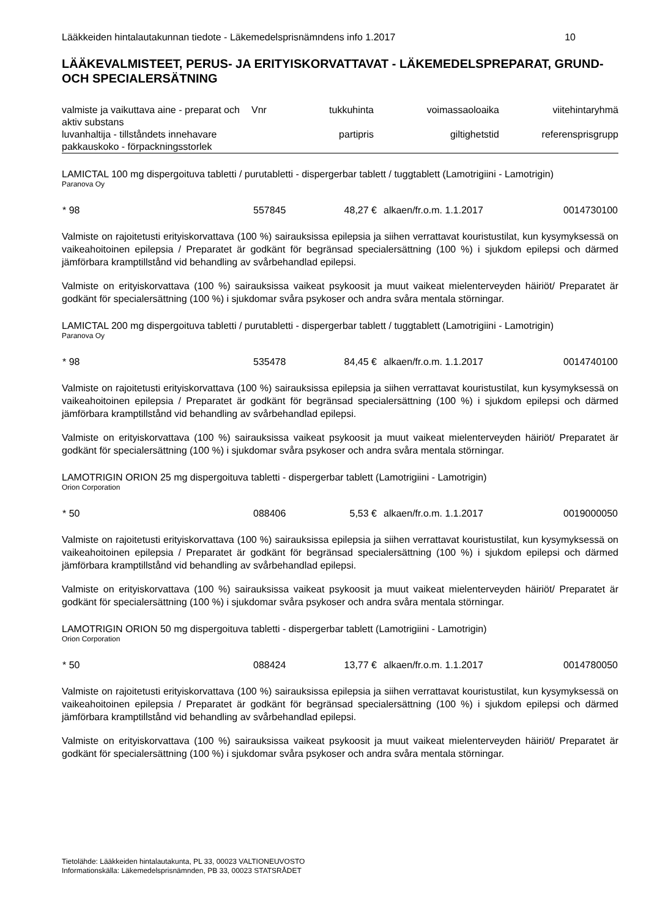Lääkkeiden hintalautakunnan tiedote - Läkemedelsprisnämndens info 1.2017 10
LÄÄKEVALMISTEET, PERUS- JA ERITYISKORVATTAVAT - LÄKEMEDELSPREPARAT, GRUND- OCH SPECIALERSÄTNING
| valmiste ja vaikuttava aine - preparat och aktiv substans | Vnr | tukkuhinta | voimassaoloaika | viitehintaryhmä |
| luvanhaltija - tillståndets innehavare | | partipris | giltighetstid | referensprisgrupp |
| pakkauskoko - förpackningsstorlek | | | | |
LAMICTAL 100 mg dispergoituva tabletti / purutabletti - dispergerbar tablett / tuggtablett (Lamotrigiini - Lamotrigin)
Paranova Oy
| * 98 | 557845 | 48,27 € | alkaen/fr.o.m. 1.1.2017 | 0014730100 |
Valmiste on rajoitetusti erityiskorvattava (100 %) sairauksissa epilepsia ja siihen verrattavat kouristustilat, kun kysymyksessä on vaikeahoitoinen epilepsia / Preparatet är godkänt för begränsad specialersättning (100 %) i sjukdom epilepsi och därmed jämförbara kramptillstånd vid behandling av svårbehandlad epilepsi.
Valmiste on erityiskorvattava (100 %) sairauksissa vaikeat psykoosit ja muut vaikeat mielenterveyden häiriöt/ Preparatet är godkänt för specialersättning (100 %) i sjukdomar svåra psykoser och andra svåra mentala störningar.
LAMICTAL 200 mg dispergoituva tabletti / purutabletti - dispergerbar tablett / tuggtablett (Lamotrigiini - Lamotrigin)
Paranova Oy
| * 98 | 535478 | 84,45 € | alkaen/fr.o.m. 1.1.2017 | 0014740100 |
Valmiste on rajoitetusti erityiskorvattava (100 %) sairauksissa epilepsia ja siihen verrattavat kouristustilat, kun kysymyksessä on vaikeahoitoinen epilepsia / Preparatet är godkänt för begränsad specialersättning (100 %) i sjukdom epilepsi och därmed jämförbara kramptillstånd vid behandling av svårbehandlad epilepsi.
Valmiste on erityiskorvattava (100 %) sairauksissa vaikeat psykoosit ja muut vaikeat mielenterveyden häiriöt/ Preparatet är godkänt för specialersättning (100 %) i sjukdomar svåra psykoser och andra svåra mentala störningar.
LAMOTRIGIN ORION 25 mg dispergoituva tabletti - dispergerbar tablett (Lamotrigiini - Lamotrigin)
Orion Corporation
| * 50 | 088406 | 5,53 € | alkaen/fr.o.m. 1.1.2017 | 0019000050 |
Valmiste on rajoitetusti erityiskorvattava (100 %) sairauksissa epilepsia ja siihen verrattavat kouristustilat, kun kysymyksessä on vaikeahoitoinen epilepsia / Preparatet är godkänt för begränsad specialersättning (100 %) i sjukdom epilepsi och därmed jämförbara kramptillstånd vid behandling av svårbehandlad epilepsi.
Valmiste on erityiskorvattava (100 %) sairauksissa vaikeat psykoosit ja muut vaikeat mielenterveyden häiriöt/ Preparatet är godkänt för specialersättning (100 %) i sjukdomar svåra psykoser och andra svåra mentala störningar.
LAMOTRIGIN ORION 50 mg dispergoituva tabletti - dispergerbar tablett (Lamotrigiini - Lamotrigin)
Orion Corporation
| * 50 | 088424 | 13,77 € | alkaen/fr.o.m. 1.1.2017 | 0014780050 |
Valmiste on rajoitetusti erityiskorvattava (100 %) sairauksissa epilepsia ja siihen verrattavat kouristustilat, kun kysymyksessä on vaikeahoitoinen epilepsia / Preparatet är godkänt för begränsad specialersättning (100 %) i sjukdom epilepsi och därmed jämförbara kramptillstånd vid behandling av svårbehandlad epilepsi.
Valmiste on erityiskorvattava (100 %) sairauksissa vaikeat psykoosit ja muut vaikeat mielenterveyden häiriöt/ Preparatet är godkänt för specialersättning (100 %) i sjukdomar svåra psykoser och andra svåra mentala störningar.
Tietolähde: Lääkkeiden hintalautakunta, PL 33, 00023 VALTIONEUVOSTO
Informationskälla: Läkemedelsprisnämnden, PB 33, 00023 STATSRÅDET